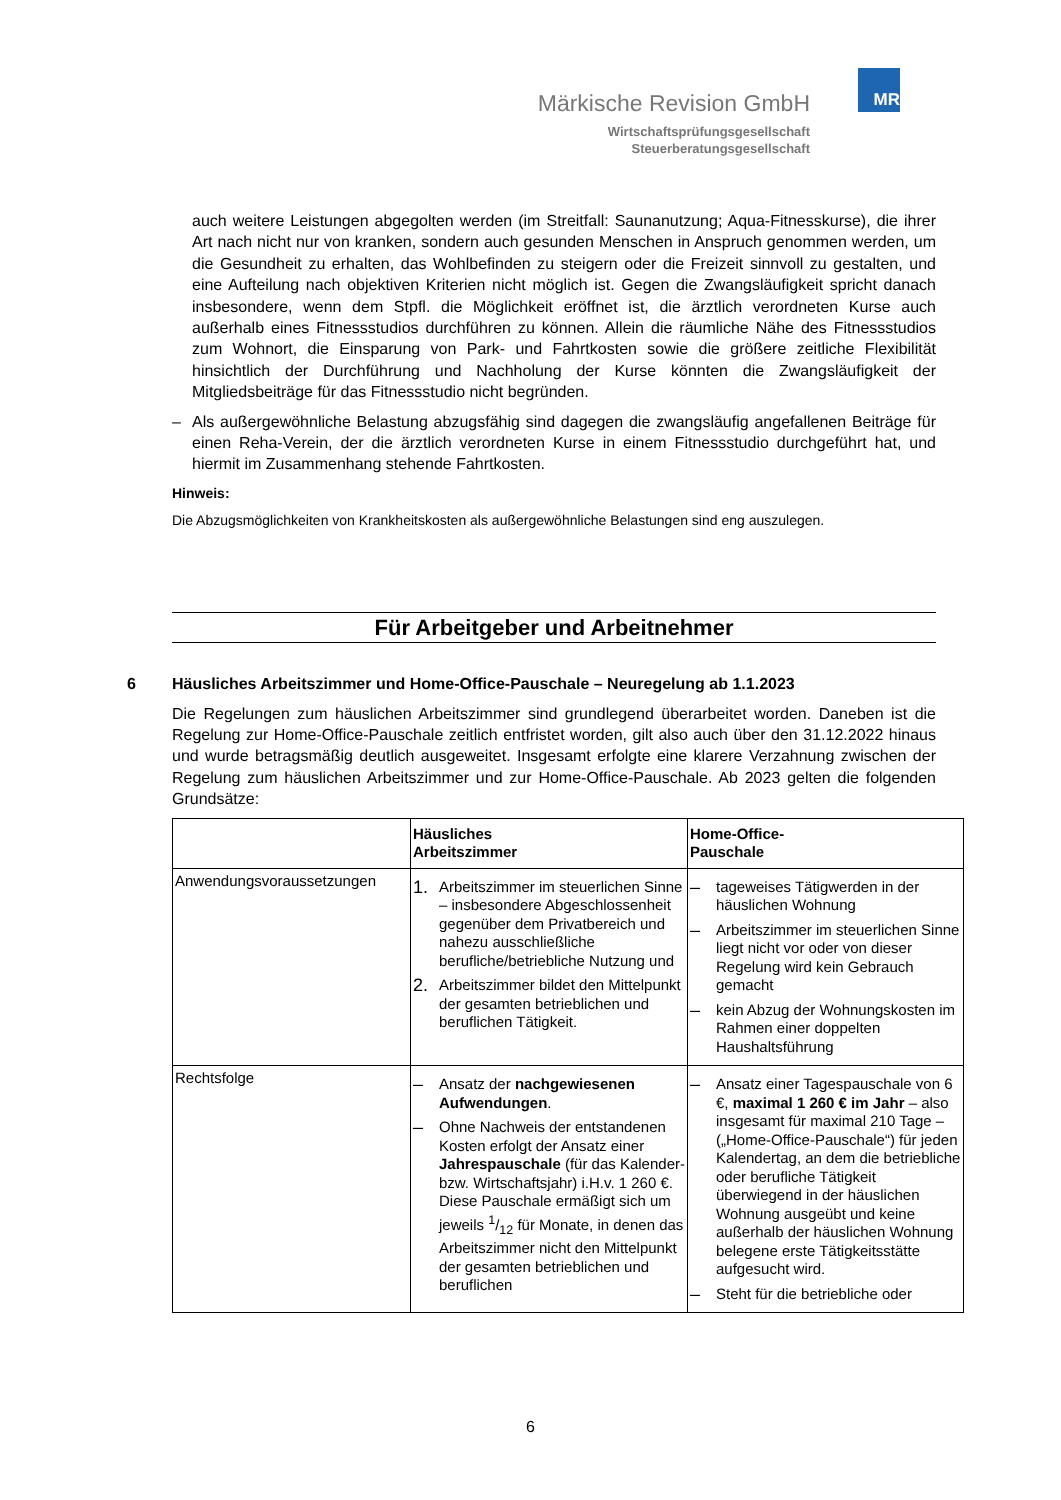Märkische Revision GmbH
Wirtschaftsprüfungsgesellschaft
Steuerberatungsgesellschaft
MR
auch weitere Leistungen abgegolten werden (im Streitfall: Saunanutzung; Aqua-Fitnesskurse), die ihrer Art nach nicht nur von kranken, sondern auch gesunden Menschen in Anspruch genommen werden, um die Gesundheit zu erhalten, das Wohlbefinden zu steigern oder die Freizeit sinnvoll zu gestalten, und eine Aufteilung nach objektiven Kriterien nicht möglich ist. Gegen die Zwangsläufigkeit spricht danach insbesondere, wenn dem Stpfl. die Möglichkeit eröffnet ist, die ärztlich verordneten Kurse auch außerhalb eines Fitnessstudios durchführen zu können. Allein die räumliche Nähe des Fitnessstudios zum Wohnort, die Einsparung von Park- und Fahrtkosten sowie die größere zeitliche Flexibilität hinsichtlich der Durchführung und Nachholung der Kurse könnten die Zwangsläufigkeit der Mitgliedsbeiträge für das Fitnessstudio nicht begründen.
– Als außergewöhnliche Belastung abzugsfähig sind dagegen die zwangsläufig angefallenen Beiträge für einen Reha-Verein, der die ärztlich verordneten Kurse in einem Fitnessstudio durchgeführt hat, und hiermit im Zusammenhang stehende Fahrtkosten.
Hinweis:
Die Abzugsmöglichkeiten von Krankheitskosten als außergewöhnliche Belastungen sind eng auszulegen.
Für Arbeitgeber und Arbeitnehmer
6 Häusliches Arbeitszimmer und Home-Office-Pauschale – Neuregelung ab 1.1.2023
Die Regelungen zum häuslichen Arbeitszimmer sind grundlegend überarbeitet worden. Daneben ist die Regelung zur Home-Office-Pauschale zeitlich entfristet worden, gilt also auch über den 31.12.2022 hinaus und wurde betragsmäßig deutlich ausgeweitet. Insgesamt erfolgte eine klarere Verzahnung zwischen der Regelung zum häuslichen Arbeitszimmer und zur Home-Office-Pauschale. Ab 2023 gelten die folgenden Grundsätze:
| | Häusliches Arbeitszimmer | Home-Office- Pauschale |
| --- | --- | --- |
| Anwendungsvoraussetzungen | 1. Arbeitszimmer im steuerlichen Sinne – insbesondere Abgeschlossenheit gegenüber dem Privatbereich und nahezu ausschließliche berufliche/betriebliche Nutzung und 2. Arbeitszimmer bildet den Mittelpunkt der gesamten betrieblichen und beruflichen Tätigkeit. | – tageweises Tätigwerden in der häuslichen Wohnung – Arbeitszimmer im steuerlichen Sinne liegt nicht vor oder von dieser Regelung wird kein Gebrauch gemacht – kein Abzug der Wohnungskosten im Rahmen einer doppelten Haushaltsführung |
| Rechtsfolge | – Ansatz der nachgewiesenen Aufwendungen . – Ohne Nachweis der entstandenen Kosten erfolgt der Ansatz einer Jahrespauschale (für das Kalender- bzw. Wirtschaftsjahr) i.H.v. 1 260 €. Diese Pauschale ermäßigt sich um jeweils 1/12 für Monate, in denen das Arbeitszimmer nicht den Mittelpunkt der gesamten betrieblichen und beruflichen | – Ansatz einer Tagespauschale von 6 €, maximal 1 260 € im Jahr – also insgesamt für maximal 210 Tage – („Home-Office-Pauschale“) für jeden Kalendertag, an dem die betriebliche oder berufliche Tätigkeit überwiegend in der häuslichen Wohnung ausgeübt und keine außerhalb der häuslichen Wohnung belegene erste Tätigkeitsstätte aufgesucht wird. – Steht für die betriebliche oder |
6